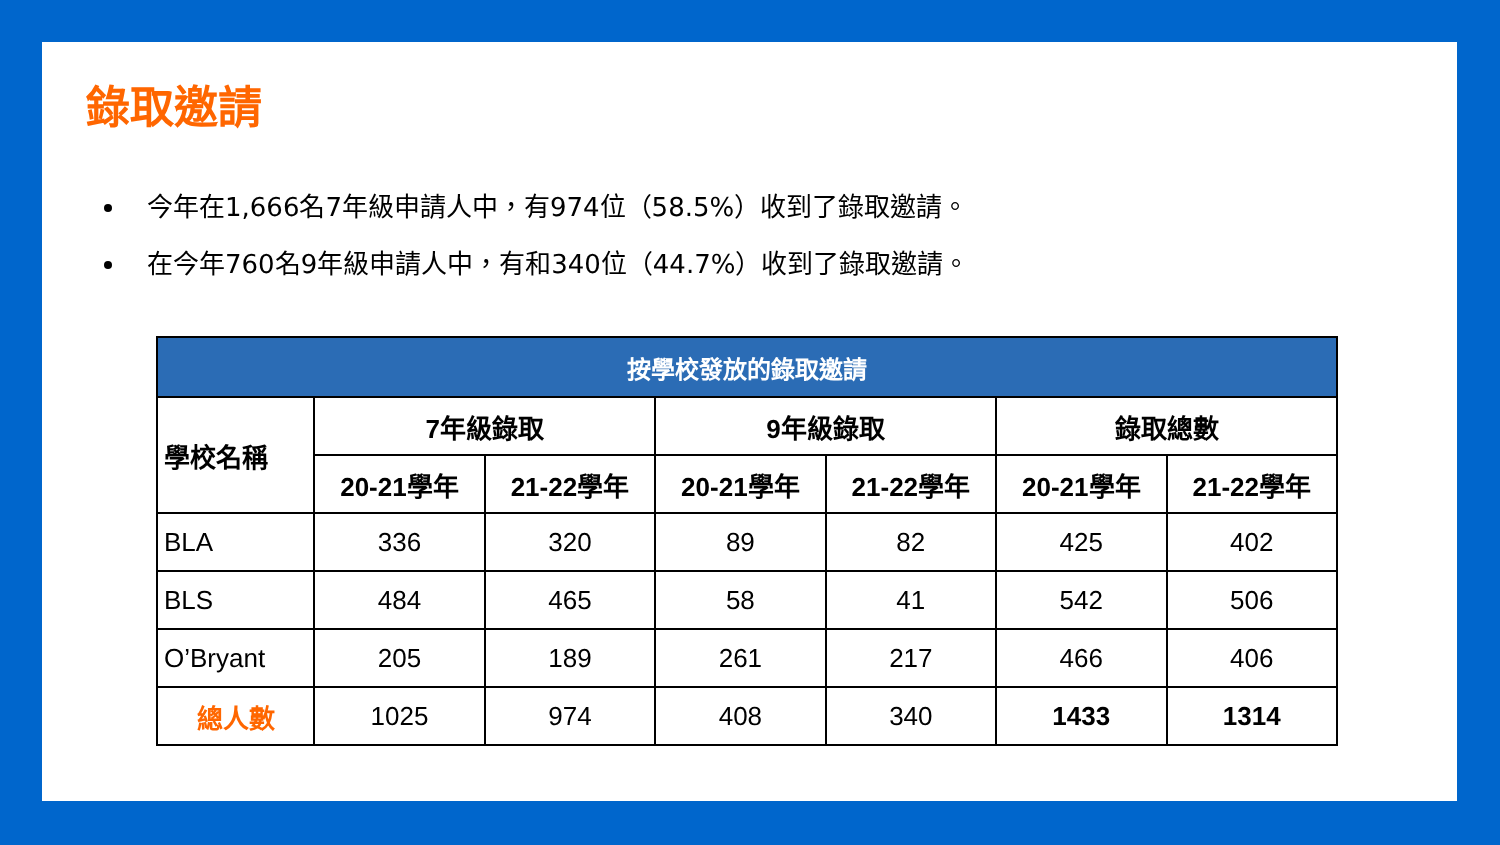錄取邀請
今年在1,666名7年級申請人中，有974位（58.5%）收到了錄取邀請。
在今年760名9年級申請人中，有和340位（44.7%）收到了錄取邀請。
| 按學校發放的錄取邀請 | | | | | | |
| --- | --- | --- | --- | --- | --- | --- |
| 學校名稱 | 7年級錄取 | | 9年級錄取 | | 錄取總數 | |
| | 20-21學年 | 21-22學年 | 20-21學年 | 21-22學年 | 20-21學年 | 21-22學年 |
| BLA | 336 | 320 | 89 | 82 | 425 | 402 |
| BLS | 484 | 465 | 58 | 41 | 542 | 506 |
| O’Bryant | 205 | 189 | 261 | 217 | 466 | 406 |
| 總人數 | 1025 | 974 | 408 | 340 | 1433 | 1314 |